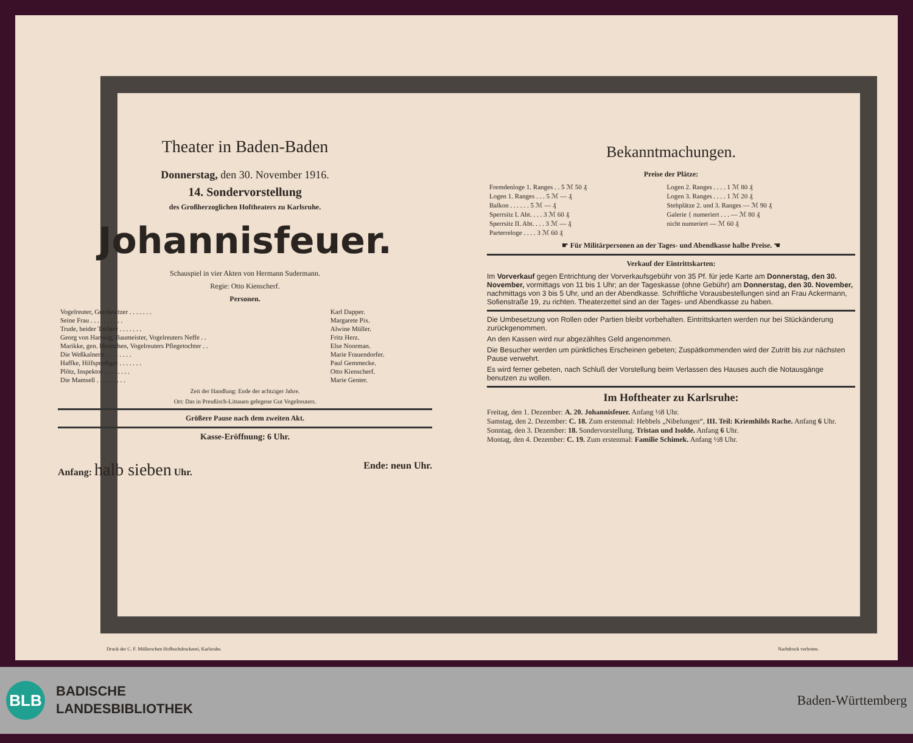Theater in Baden-Baden
Donnerstag, den 30. November 1916.
14. Sondervorstellung
des Großherzoglichen Hoftheaters zu Karlsruhe.
Johannisfeuer.
Schauspiel in vier Akten von Hermann Sudermann.
Regie: Otto Kienscherf.
Personen.
| Vogelreuter, Gutsbesitzer . . . . . . . | Karl Dapper. |
| Seine Frau . . . . . . . . . . | Margarete Pix. |
| Trude, beider Tochter . . . . . . . | Alwine Müller. |
| Georg von Hartwig, Baumeister, Vogelreuters Neffe . . | Fritz Herz. |
| Marikke, gen. Heimchen, Vogelreuters Pflegetochter . . | Else Noorman. |
| Die Weßkalnene . . . . . . . . | Marie Frauendorfer. |
| Haffke, Hilfsprediger . . . . . . . | Paul Gemmecke. |
| Plötz, Inspektor . . . . . . . . | Otto Kienscherf. |
| Die Mamsell . . . . . . . . . | Marie Genter. |
Zeit der Handlung: Ende der achtziger Jahre.
Ort: Das in Preußisch-Littauen gelegene Gut Vogelreuters.
Größere Pause nach dem zweiten Akt.
Kasse-Eröffnung: 6 Uhr.
Anfang: halb sieben Uhr. Ende: neun Uhr.
Druck der C. F. Müllerschen Hofbuchdruckerei, Karlsruhe.
Bekanntmachungen.
Preise der Plätze:
| Fremdenloge 1. Ranges . . 5 ℳ 50 ₰ | Logen 2. Ranges . . . . 1 ℳ 80 ₰ |
| Logen 1. Ranges . . . 5 ℳ — ₰ | Logen 3. Ranges . . . . 1 ℳ 20 ₰ |
| Balkon . . . . . . 5 ℳ — ₰ | Stehplätze 2. und 3. Ranges — ℳ 90 ₰ |
| Sperrsitz I. Abt. . . . 3 ℳ 60 ₰ | Galerie { numeriert . . . — ℳ 80 ₰ |
| Sperrsitz II. Abt. . . . 3 ℳ — ₰ | nicht numeriert — ℳ 60 ₰ |
| Parterreloge . . . . 3 ℳ 60 ₰ | |
☛ Für Militärpersonen an der Tages- und Abendkasse halbe Preise. ☚
Verkauf der Eintrittskarten:
Im Vorverkauf gegen Entrichtung der Vorverkaufsgebühr von 35 Pf. für jede Karte am Donnerstag, den 30. November, vormittags von 11 bis 1 Uhr; an der Tageskasse (ohne Gebühr) am Donnerstag, den 30. November, nachmittags von 3 bis 5 Uhr, und an der Abendkasse. Schriftliche Vorausbestellungen sind an Frau Ackermann, Sofienstraße 19, zu richten. Theaterzettel sind an der Tages- und Abendkasse zu haben.
Die Umbesetzung von Rollen oder Partien bleibt vorbehalten. Eintrittskarten werden nur bei Stückänderung zurückgenommen.
An den Kassen wird nur abgezähltes Geld angenommen.
Die Besucher werden um pünktliches Erscheinen gebeten; Zuspätkommenden wird der Zutritt bis zur nächsten Pause verwehrt.
Es wird ferner gebeten, nach Schluß der Vorstellung beim Verlassen des Hauses auch die Notausgänge benutzen zu wollen.
Im Hoftheater zu Karlsruhe:
Freitag, den 1. Dezember: A. 20. Johannisfeuer. Anfang ½8 Uhr.
Samstag, den 2. Dezember: C. 18. Zum erstenmal: Hebbels „Nibelungen“, III. Teil: Kriemhilds Rache. Anfang 6 Uhr.
Sonntag, den 3. Dezember: 18. Sondervorstellung. Tristan und Isolde. Anfang 6 Uhr.
Montag, den 4. Dezember: C. 19. Zum erstenmal: Familie Schimek. Anfang ½8 Uhr.
Nachdruck verboten.
BLB
BADISCHE
LANDESBIBLIOTHEK
Baden-Württemberg